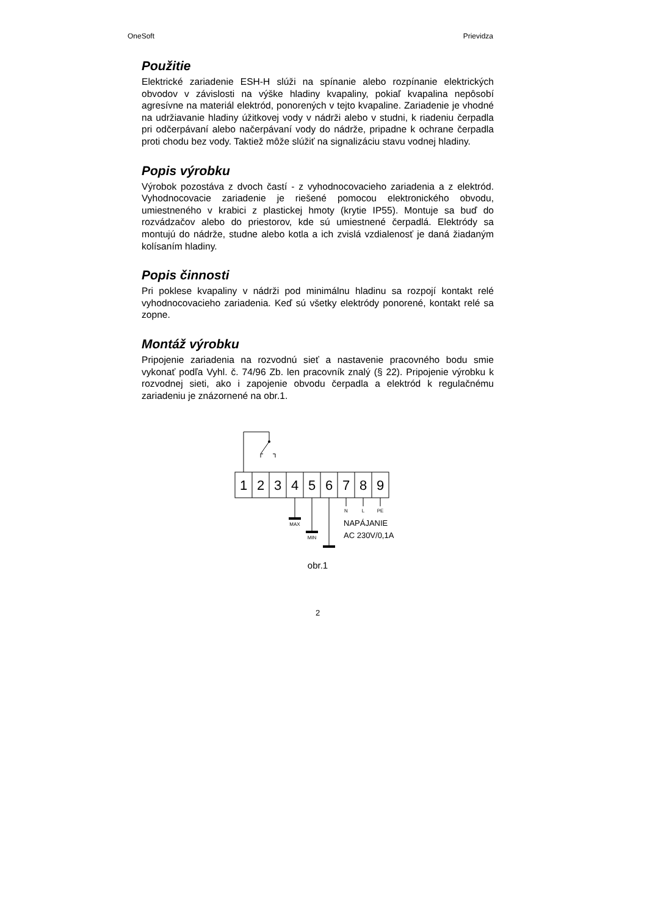OneSoft Prievidza
Použitie
Elektrické zariadenie ESH-H slúži na spínanie alebo rozpínanie elektrických obvodov v závislosti na výške hladiny kvapaliny, pokiaľ kvapalina nepôsobí agresívne na materiál elektród, ponorených v tejto kvapaline. Zariadenie je vhodné na udržiavanie hladiny úžitkovej vody v nádrži alebo v studni, k riadeniu čerpadla pri odčerpávaní alebo načerpávaní vody do nádrže, pripadne k ochrane čerpadla proti chodu bez vody. Taktiež môže slúžiť na signalizáciu stavu vodnej hladiny.
Popis výrobku
Výrobok pozostáva z dvoch častí - z vyhodnocovacieho zariadenia a z elektród. Vyhodnocovacie zariadenie je riešené pomocou elektronického obvodu, umiestneného v krabici z plastickej hmoty (krytie IP55). Montuje sa buď do rozvádzačov alebo do priestorov, kde sú umiestnené čerpadlá. Elektródy sa montujú do nádrže, studne alebo kotla a ich zvislá vzdialenosť je daná žiadaným kolísaním hladiny.
Popis činnosti
Pri poklese kvapaliny v nádrži pod minimálnu hladinu sa rozpojí kontakt relé vyhodnocovacieho zariadenia. Keď sú všetky elektródy ponorené, kontakt relé sa zopne.
Montáž výrobku
Pripojenie zariadenia na rozvodnú sieť a nastavenie pracovného bodu smie vykonať podľa Vyhl. č. 74/96 Zb. len pracovník znalý (§ 22). Pripojenie výrobku k rozvodnej sieti, ako i zapojenie obvodu čerpadla a elektród k regulačnému zariadeniu je znázornené na obr.1.
1
2
3
4
5
6
7
8
9
MAX
MIN
N
L
PE
NAPÁJANIE
AC 230V/0,1A
obr.1
2